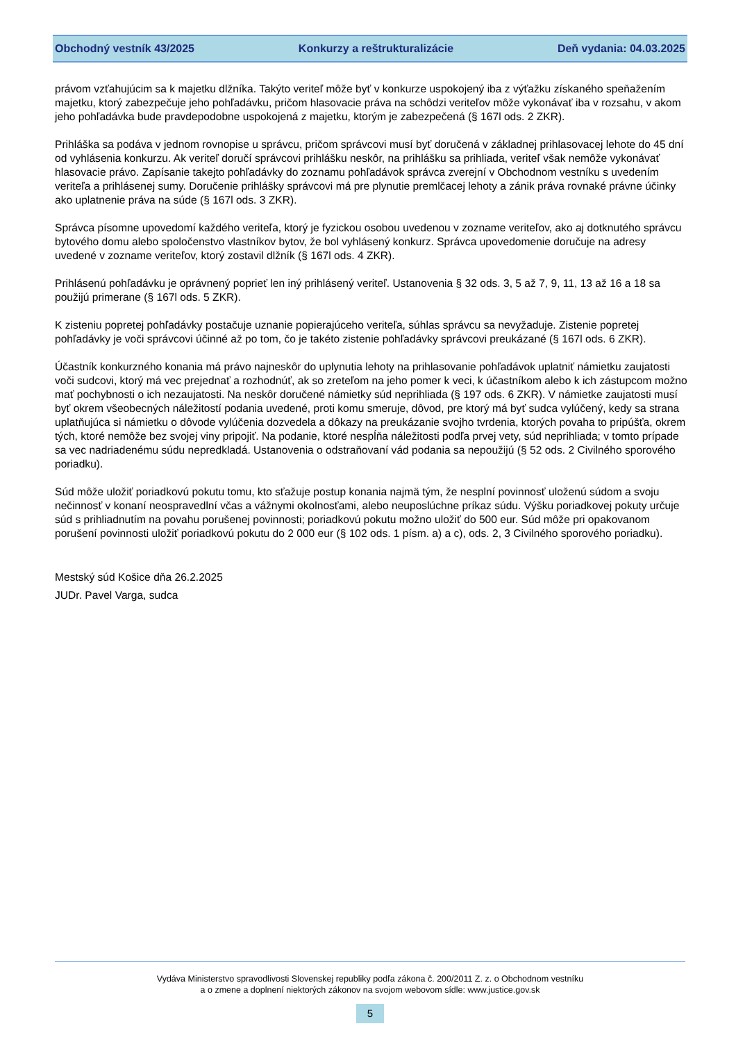Obchodný vestník 43/2025 Konkurzy a reštrukturalizácie Deň vydania: 04.03.2025
právom vzťahujúcim sa k majetku dlžníka. Takýto veriteľ môže byť v konkurze uspokojený iba z výťažku získaného speňažením majetku, ktorý zabezpečuje jeho pohľadávku, pričom hlasovacie práva na schôdzi veriteľov môže vykonávať iba v rozsahu, v akom jeho pohľadávka bude pravdepodobne uspokojená z majetku, ktorým je zabezpečená (§ 167l ods. 2 ZKR).
Prihláška sa podáva v jednom rovnopise u správcu, pričom správcovi musí byť doručená v základnej prihlasovacej lehote do 45 dní od vyhlásenia konkurzu. Ak veriteľ doručí správcovi prihlášku neskôr, na prihlášku sa prihliada, veriteľ však nemôže vykonávať hlasovacie právo. Zapísanie takejto pohľadávky do zoznamu pohľadávok správca zverejní v Obchodnom vestníku s uvedením veriteľa a prihlásenej sumy. Doručenie prihlášky správcovi má pre plynutie premlčacej lehoty a zánik práva rovnaké právne účinky ako uplatnenie práva na súde (§ 167l ods. 3 ZKR).
Správca písomne upovedomí každého veriteľa, ktorý je fyzickou osobou uvedenou v zozname veriteľov, ako aj dotknutého správcu bytového domu alebo spoločenstvo vlastníkov bytov, že bol vyhlásený konkurz. Správca upovedomenie doručuje na adresy uvedené v zozname veriteľov, ktorý zostavil dlžník (§ 167l ods. 4 ZKR).
Prihlásenú pohľadávku je oprávnený poprieť len iný prihlásený veriteľ. Ustanovenia § 32 ods. 3, 5 až 7, 9, 11, 13 až 16 a 18 sa použijú primerane (§ 167l ods. 5 ZKR).
K zisteniu popretej pohľadávky postačuje uznanie popierajúceho veriteľa, súhlas správcu sa nevyžaduje. Zistenie popretej pohľadávky je voči správcovi účinné až po tom, čo je takéto zistenie pohľadávky správcovi preukázané (§ 167l ods. 6 ZKR).
Účastník konkurzného konania má právo najneskôr do uplynutia lehoty na prihlasovanie pohľadávok uplatniť námietku zaujatosti voči sudcovi, ktorý má vec prejednať a rozhodnúť, ak so zreteľom na jeho pomer k veci, k účastníkom alebo k ich zástupcom možno mať pochybnosti o ich nezaujatosti. Na neskôr doručené námietky súd neprihliada (§ 197 ods. 6 ZKR). V námietke zaujatosti musí byť okrem všeobecných náležitostí podania uvedené, proti komu smeruje, dôvod, pre ktorý má byť sudca vylúčený, kedy sa strana uplatňujúca si námietku o dôvode vylúčenia dozvedela a dôkazy na preukázanie svojho tvrdenia, ktorých povaha to pripúšťa, okrem tých, ktoré nemôže bez svojej viny pripojiť. Na podanie, ktoré nespĺňa náležitosti podľa prvej vety, súd neprihliada; v tomto prípade sa vec nadriadenému súdu nepredkladá. Ustanovenia o odstraňovaní vád podania sa nepoužijú (§ 52 ods. 2 Civilného sporového poriadku).
Súd môže uložiť poriadkovú pokutu tomu, kto sťažuje postup konania najmä tým, že nesplní povinnosť uloženú súdom a svoju nečinnosť v konaní neospravedlní včas a vážnymi okolnosťami, alebo neuposlúchne príkaz súdu. Výšku poriadkovej pokuty určuje súd s prihliadnutím na povahu porušenej povinnosti; poriadkovú pokutu možno uložiť do 500 eur. Súd môže pri opakovanom porušení povinnosti uložiť poriadkovú pokutu do 2 000 eur (§ 102 ods. 1 písm. a) a c), ods. 2, 3 Civilného sporového poriadku).
Mestský súd Košice dňa 26.2.2025
JUDr. Pavel Varga, sudca
Vydáva Ministerstvo spravodlivosti Slovenskej republiky podľa zákona č. 200/2011 Z. z. o Obchodnom vestníku
a o zmene a doplnení niektorých zákonov na svojom webovom sídle: www.justice.gov.sk
5